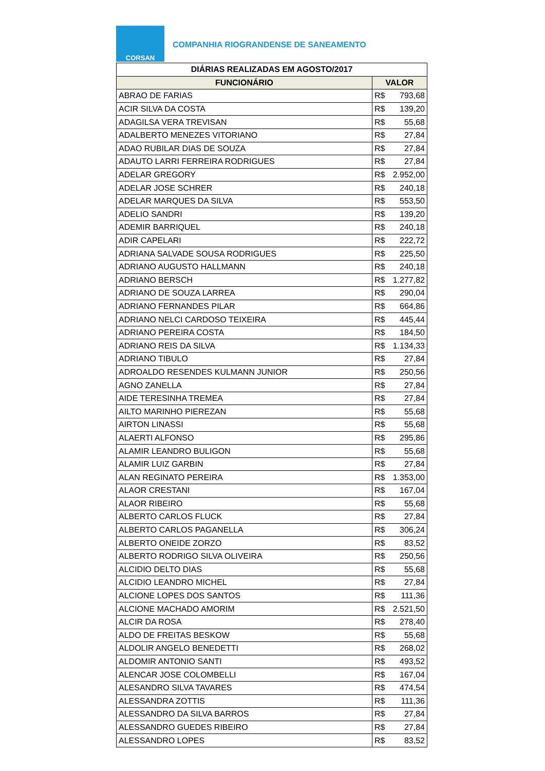CORSAN
COMPANHIA RIOGRANDENSE DE SANEAMENTO
| DIÁRIAS REALIZADAS EM AGOSTO/2017 | | |
| --- | --- | --- |
| FUNCIONÁRIO | VALOR | |
| ABRAO DE FARIAS | R$ | 793,68 |
| ACIR SILVA DA COSTA | R$ | 139,20 |
| ADAGILSA VERA TREVISAN | R$ | 55,68 |
| ADALBERTO MENEZES VITORIANO | R$ | 27,84 |
| ADAO RUBILAR DIAS DE SOUZA | R$ | 27,84 |
| ADAUTO LARRI FERREIRA RODRIGUES | R$ | 27,84 |
| ADELAR GREGORY | R$ | 2.952,00 |
| ADELAR JOSE SCHRER | R$ | 240,18 |
| ADELAR MARQUES DA SILVA | R$ | 553,50 |
| ADELIO SANDRI | R$ | 139,20 |
| ADEMIR BARRIQUEL | R$ | 240,18 |
| ADIR CAPELARI | R$ | 222,72 |
| ADRIANA SALVADE SOUSA RODRIGUES | R$ | 225,50 |
| ADRIANO AUGUSTO HALLMANN | R$ | 240,18 |
| ADRIANO BERSCH | R$ | 1.277,82 |
| ADRIANO DE SOUZA LARREA | R$ | 290,04 |
| ADRIANO FERNANDES PILAR | R$ | 664,86 |
| ADRIANO NELCI CARDOSO TEIXEIRA | R$ | 445,44 |
| ADRIANO PEREIRA COSTA | R$ | 184,50 |
| ADRIANO REIS DA SILVA | R$ | 1.134,33 |
| ADRIANO TIBULO | R$ | 27,84 |
| ADROALDO RESENDES KULMANN JUNIOR | R$ | 250,56 |
| AGNO ZANELLA | R$ | 27,84 |
| AIDE TERESINHA TREMEA | R$ | 27,84 |
| AILTO MARINHO PIEREZAN | R$ | 55,68 |
| AIRTON LINASSI | R$ | 55,68 |
| ALAERTI ALFONSO | R$ | 295,86 |
| ALAMIR LEANDRO BULIGON | R$ | 55,68 |
| ALAMIR LUIZ GARBIN | R$ | 27,84 |
| ALAN REGINATO PEREIRA | R$ | 1.353,00 |
| ALAOR CRESTANI | R$ | 167,04 |
| ALAOR RIBEIRO | R$ | 55,68 |
| ALBERTO CARLOS FLUCK | R$ | 27,84 |
| ALBERTO CARLOS PAGANELLA | R$ | 306,24 |
| ALBERTO ONEIDE ZORZO | R$ | 83,52 |
| ALBERTO RODRIGO SILVA OLIVEIRA | R$ | 250,56 |
| ALCIDIO DELTO DIAS | R$ | 55,68 |
| ALCIDIO LEANDRO MICHEL | R$ | 27,84 |
| ALCIONE LOPES DOS SANTOS | R$ | 111,36 |
| ALCIONE MACHADO AMORIM | R$ | 2.521,50 |
| ALCIR DA ROSA | R$ | 278,40 |
| ALDO DE FREITAS BESKOW | R$ | 55,68 |
| ALDOLIR ANGELO BENEDETTI | R$ | 268,02 |
| ALDOMIR ANTONIO SANTI | R$ | 493,52 |
| ALENCAR JOSE COLOMBELLI | R$ | 167,04 |
| ALESANDRO SILVA TAVARES | R$ | 474,54 |
| ALESSANDRA ZOTTIS | R$ | 111,36 |
| ALESSANDRO DA SILVA BARROS | R$ | 27,84 |
| ALESSANDRO GUEDES RIBEIRO | R$ | 27,84 |
| ALESSANDRO LOPES | R$ | 83,52 |